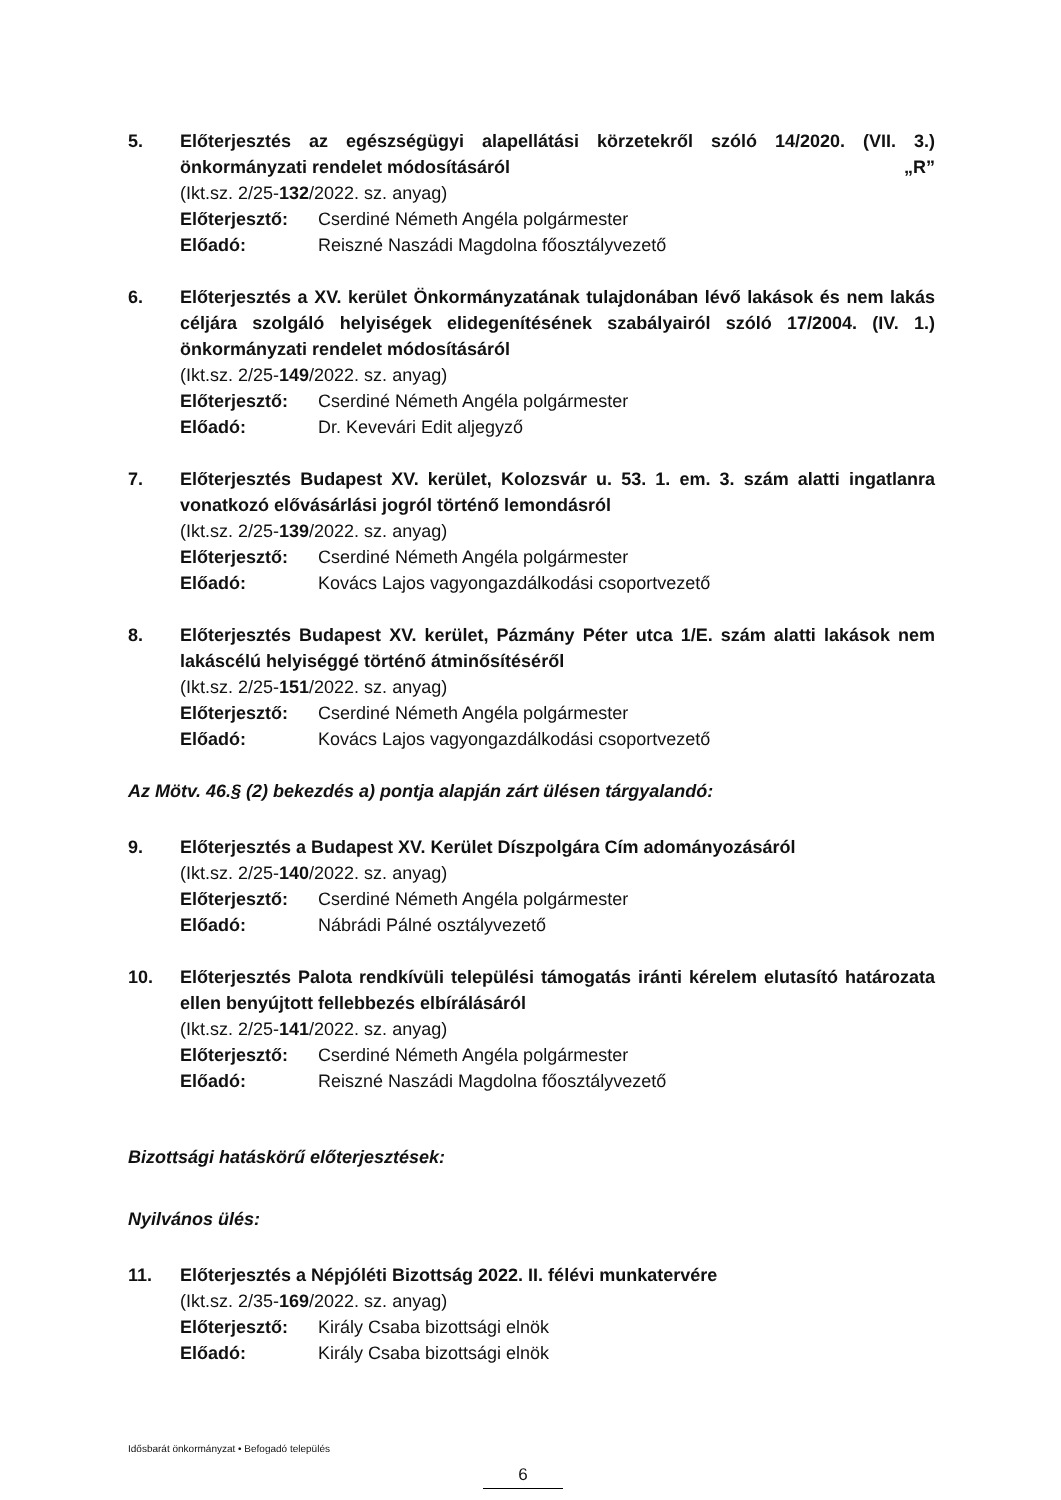5. Előterjesztés az egészségügyi alapellátási körzetekről szóló 14/2020. (VII. 3.) önkormányzati rendelet módosításáról „R”
(Ikt.sz. 2/25-132/2022. sz. anyag)
Előterjesztő: Cserdiné Németh Angéla polgármester
Előadó: Reiszné Naszádi Magdolna főosztályvezető
6. Előterjesztés a XV. kerület Önkormányzatának tulajdonában lévő lakások és nem lakás céljára szolgáló helyiségek elidegenítésének szabályairól szóló 17/2004. (IV. 1.) önkormányzati rendelet módosításáról
(Ikt.sz. 2/25-149/2022. sz. anyag)
Előterjesztő: Cserdiné Németh Angéla polgármester
Előadó: Dr. Kevevári Edit aljegyző
7. Előterjesztés Budapest XV. kerület, Kolozsvár u. 53. 1. em. 3. szám alatti ingatlanra vonatkozó elővásárlási jogról történő lemondásról
(Ikt.sz. 2/25-139/2022. sz. anyag)
Előterjesztő: Cserdiné Németh Angéla polgármester
Előadó: Kovács Lajos vagyongazdálkodási csoportvezető
8. Előterjesztés Budapest XV. kerület, Pázmány Péter utca 1/E. szám alatti lakások nem lakáscélú helyiséggé történő átminősítéséről
(Ikt.sz. 2/25-151/2022. sz. anyag)
Előterjesztő: Cserdiné Németh Angéla polgármester
Előadó: Kovács Lajos vagyongazdálkodási csoportvezető
Az Mötv. 46.§ (2) bekezdés a) pontja alapján zárt ülésen tárgyalandó:
9. Előterjesztés a Budapest XV. Kerület Díszpolgára Cím adományozásáról
(Ikt.sz. 2/25-140/2022. sz. anyag)
Előterjesztő: Cserdiné Németh Angéla polgármester
Előadó: Nábrádi Pálné osztályvezető
10. Előterjesztés Palota rendkívüli települési támogatás iránti kérelem elutasító határozata ellen benyújtott fellebbezés elbírálásáról
(Ikt.sz. 2/25-141/2022. sz. anyag)
Előterjesztő: Cserdiné Németh Angéla polgármester
Előadó: Reiszné Naszádi Magdolna főosztályvezető
Bizottsági hatáskörű előterjesztések:
Nyilvános ülés:
11. Előterjesztés a Népjóléti Bizottság 2022. II. félévi munkatervére
(Ikt.sz. 2/35-169/2022. sz. anyag)
Előterjesztő: Király Csaba bizottsági elnök
Előadó: Király Csaba bizottsági elnök
Idősbarát önkormányzat • Befogadó település
6